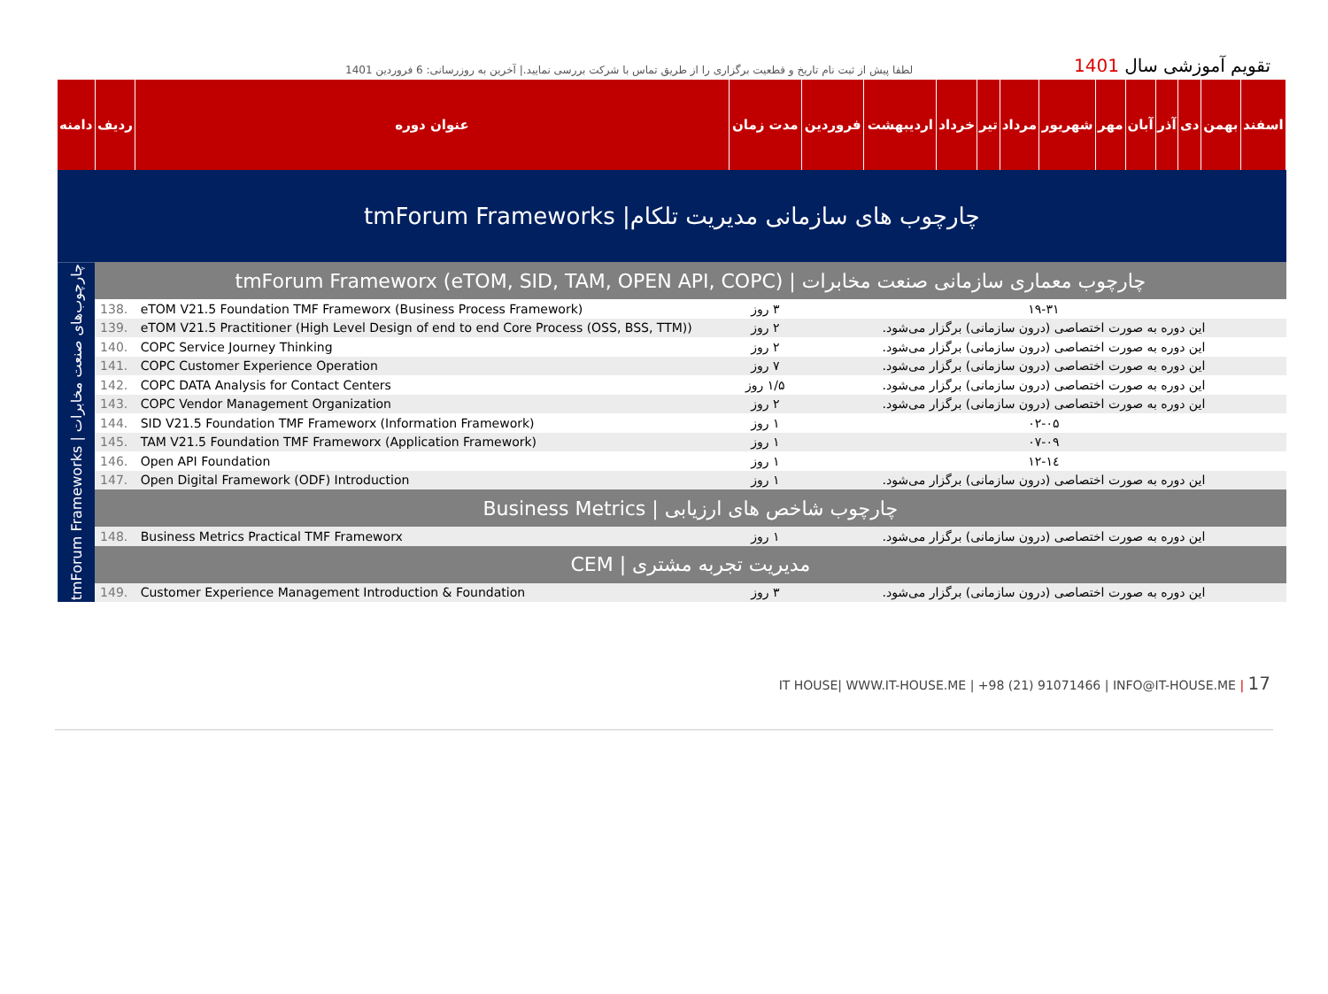لطفا پیش از ثبت نام تاریخ و قطعیت برگزاری را از طریق تماس با شرکت بررسی نمایید.| آخرین به روزرسانی: 6 فروردین 1401
تقویم آموزشی سال 1401
| دامنه | ردیف | عنوان دوره | مدت زمان | فروردین | اردیبهشت | خرداد | تیر | مرداد | شهریور | مهر | آبان | آذر | دی | بهمن | اسفند |
| --- | --- | --- | --- | --- | --- | --- | --- | --- | --- | --- | --- | --- | --- | --- | --- |
| tmForum Frameworks /چارچوب های سازمانی مدیریت تلکام | | | | | | | | | | | | | | | |
| tmForum Frameworks / چارچوب‌های صنعت مخابرات | tmForum Frameworx (eTOM, SID, TAM, OPEN API, COPC) / چارچوب معماری سازمانی صنعت مخابرات | | | | | | | | | | | | | | |
| | 138. | eTOM V21.5 Foundation TMF Frameworx (Business Process Framework) | ۳ روز | ۱۹-۳۱ | | | | | | | | | | | |
| | 139. | eTOM V21.5 Practitioner (High Level Design of end to end Core Process (OSS, BSS, TTM)) | ۲ روز | این دوره به صورت اختصاصی (درون سازمانی) برگزار می‌شود. | | | | | | | | | | | |
| | 140. | COPC Service Journey Thinking | ۲ روز | این دوره به صورت اختصاصی (درون سازمانی) برگزار می‌شود. | | | | | | | | | | | |
| | 141. | COPC Customer Experience Operation | ۷ روز | این دوره به صورت اختصاصی (درون سازمانی) برگزار می‌شود. | | | | | | | | | | | |
| | 142. | COPC DATA Analysis for Contact Centers | ۱/۵ روز | این دوره به صورت اختصاصی (درون سازمانی) برگزار می‌شود. | | | | | | | | | | | |
| | 143. | COPC Vendor Management Organization | ۲ روز | این دوره به صورت اختصاصی (درون سازمانی) برگزار می‌شود. | | | | | | | | | | | |
| | 144. | SID V21.5 Foundation TMF Frameworx (Information Framework) | ۱ روز | ۰۲-۰۵ | | | | | | | | | | | |
| | 145. | TAM V21.5 Foundation TMF Frameworx (Application Framework) | ۱ روز | ۰۷-۰۹ | | | | | | | | | | | |
| | 146. | Open API Foundation | ۱ روز | ۱۲-۱٤ | | | | | | | | | | | |
| | 147. | Open Digital Framework (ODF) Introduction | ۱ روز | این دوره به صورت اختصاصی (درون سازمانی) برگزار می‌شود. | | | | | | | | | | | |
| | Business Metrics / چارچوب شاخص های ارزیابی | | | | | | | | | | | | | | |
| | 148. | Business Metrics Practical TMF Frameworx | ۱ روز | این دوره به صورت اختصاصی (درون سازمانی) برگزار می‌شود. | | | | | | | | | | | |
| | CEM / مدیریت تجربه مشتری | | | | | | | | | | | | | | |
| | 149. | Customer Experience Management Introduction & Foundation | ۳ روز | این دوره به صورت اختصاصی (درون سازمانی) برگزار می‌شود. | | | | | | | | | | | |
IT HOUSE| WWW.IT-HOUSE.ME | +98 (21) 91071466 | INFO@IT-HOUSE.ME | 17